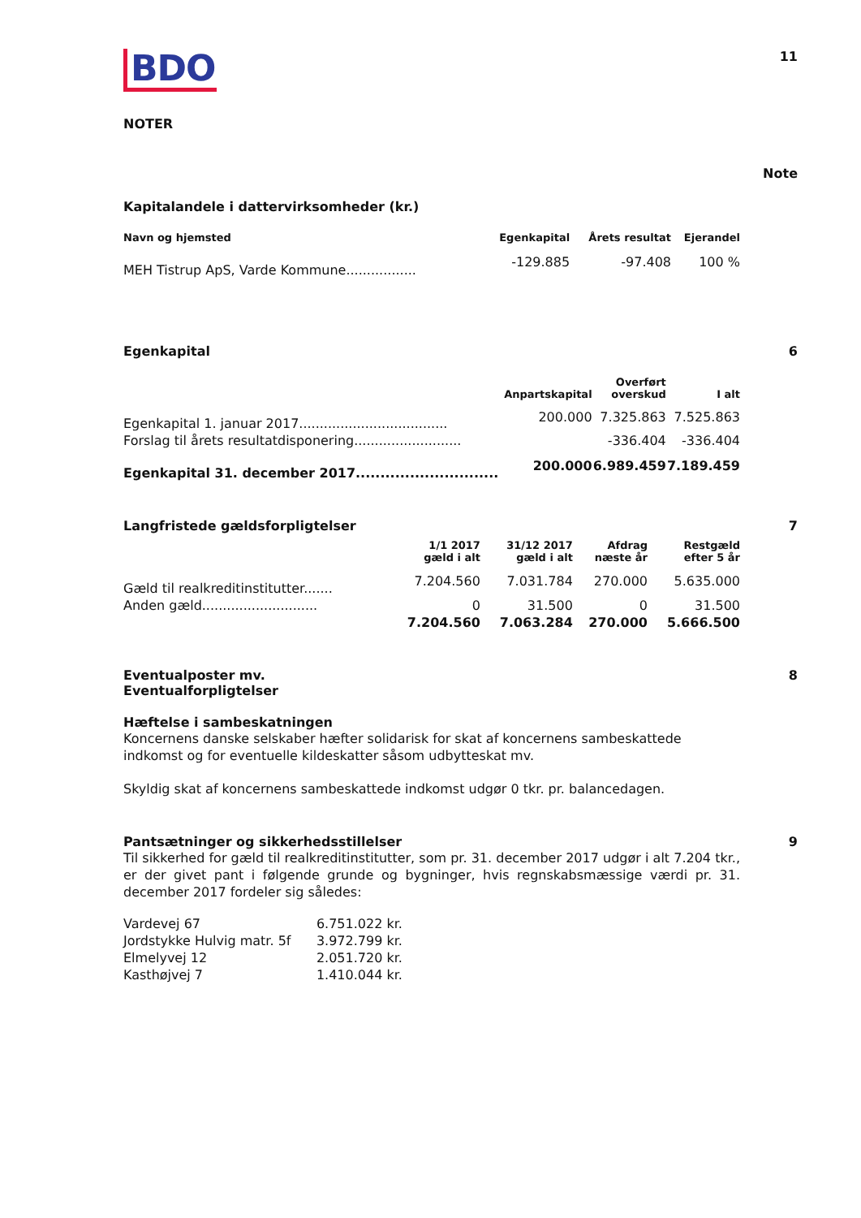BDO
11
NOTER
Note
Kapitalandele i dattervirksomheder (kr.)
| Navn og hjemsted | Egenkapital | Årets resultat | Ejerandel |
| --- | --- | --- | --- |
| MEH Tistrup ApS, Varde Kommune................. | -129.885 | -97.408 | 100 % |
Egenkapital 6
| | Anpartskapital | Overført overskud | I alt |
| --- | --- | --- | --- |
| Egenkapital 1. januar 2017.................................... | 200.000 | 7.325.863 | 7.525.863 |
| Forslag til årets resultatdisponering.......................... | | -336.404 | -336.404 |
| Egenkapital 31. december 2017............................. | 200.000 | 6.989.459 | 7.189.459 |
Langfristede gældsforpligtelser
7
| | 1/1 2017 gæld i alt | 31/12 2017 gæld i alt | Afdrag næste år | Restgæld efter 5 år |
| --- | --- | --- | --- | --- |
| Gæld til realkreditinstitutter....... | 7.204.560 | 7.031.784 | 270.000 | 5.635.000 |
| Anden gæld............................ | 0 | 31.500 | 0 | 31.500 |
| | 7.204.560 | 7.063.284 | 270.000 | 5.666.500 |
Eventualposter mv.
Eventualforpligtelser
8
Hæftelse i sambeskatningen
Koncernens danske selskaber hæfter solidarisk for skat af koncernens sambeskattede indkomst og for eventuelle kildeskatter såsom udbytteskat mv.
Skyldig skat af koncernens sambeskattede indkomst udgør 0 tkr. pr. balancedagen.
Pantsætninger og sikkerhedsstillelser
9
Til sikkerhed for gæld til realkreditinstitutter, som pr. 31. december 2017 udgør i alt 7.204 tkr., er der givet pant i følgende grunde og bygninger, hvis regnskabsmæssige værdi pr. 31. december 2017 fordeler sig således:
| Vardevej 67 | 6.751.022 kr. |
| Jordstykke Hulvig matr. 5f | 3.972.799 kr. |
| Elmelyvej 12 | 2.051.720 kr. |
| Kasthøjvej 7 | 1.410.044 kr. |